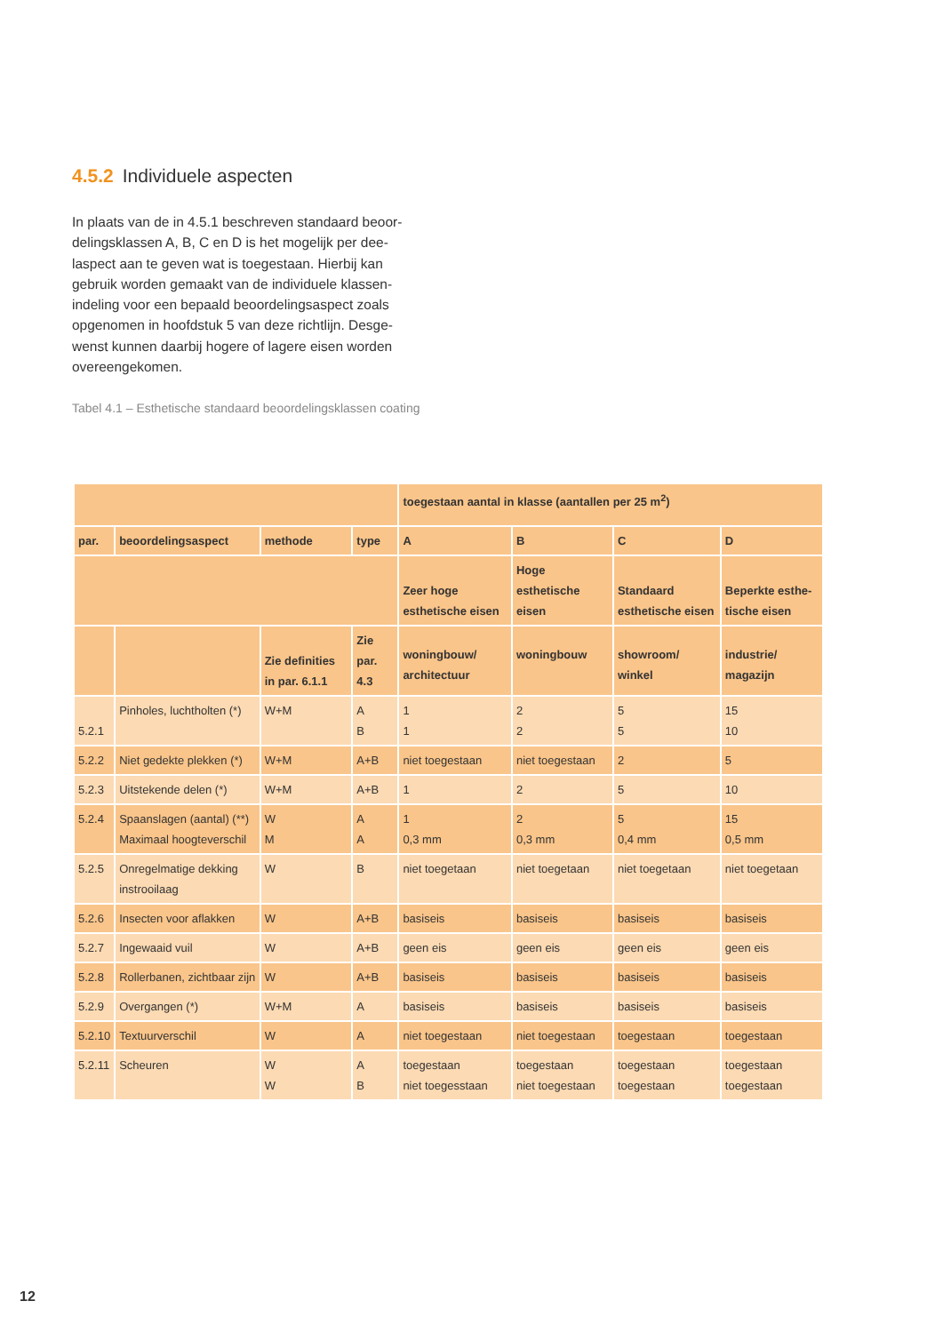4.5.2 Individuele aspecten
In plaats van de in 4.5.1 beschreven standaard beoor-delingsklassen A, B, C en D is het mogelijk per dee-laspect aan te geven wat is toegestaan. Hierbij kan gebruik worden gemaakt van de individuele klassen-indeling voor een bepaald beoordelingsaspect zoals opgenomen in hoofdstuk 5 van deze richtlijn. Desge-wenst kunnen daarbij hogere of lagere eisen worden overeengekomen.
Tabel 4.1 – Esthetische standaard beoordelingsklassen coating
| | | | | toegestaan aantal in klasse (aantallen per 25 m<sup>2</sup>) | | | |
| --- | --- | --- | --- | --- | --- | --- | --- |
| par. | beoordelingsaspect | methode | type | A | B | C | D |
| | | | | Zeer hoge esthetische eisen | Hoge esthetische eisen | Standaard esthetische eisen | Beperkte esthe-tische eisen |
| | | Zie definities in par. 6.1.1 | Zie par. 4.3 | woningbouw/ architectuur | woningbouw | showroom/ winkel | industrie/ magazijn |
| 5.2.1 | Pinholes, luchtholten (*) | W+M | A B | 1 1 | 2 2 | 5 5 | 15 10 |
| 5.2.2 | Niet gedekte plekken (*) | W+M | A+B | niet toegestaan | niet toegestaan | 2 | 5 |
| 5.2.3 | Uitstekende delen (*) | W+M | A+B | 1 | 2 | 5 | 10 |
| 5.2.4 | Spaanslagen (aantal) (**) Maximaal hoogteverschil | W M | A A | 1 0,3 mm | 2 0,3 mm | 5 0,4 mm | 15 0,5 mm |
| 5.2.5 | Onregelmatige dekking instrooilaag | W | B | niet toegetaan | niet toegetaan | niet toegetaan | niet toegetaan |
| 5.2.6 | Insecten voor aflakken | W | A+B | basiseis | basiseis | basiseis | basiseis |
| 5.2.7 | Ingewaaid vuil | W | A+B | geen eis | geen eis | geen eis | geen eis |
| 5.2.8 | Rollerbanen, zichtbaar zijn | W | A+B | basiseis | basiseis | basiseis | basiseis |
| 5.2.9 | Overgangen (*) | W+M | A | basiseis | basiseis | basiseis | basiseis |
| 5.2.10 | Textuurverschil | W | A | niet toegestaan | niet toegestaan | toegestaan | toegestaan |
| 5.2.11 | Scheuren | W W | A B | toegestaan niet toegesstaan | toegestaan niet toegestaan | toegestaan toegestaan | toegestaan toegestaan |
12